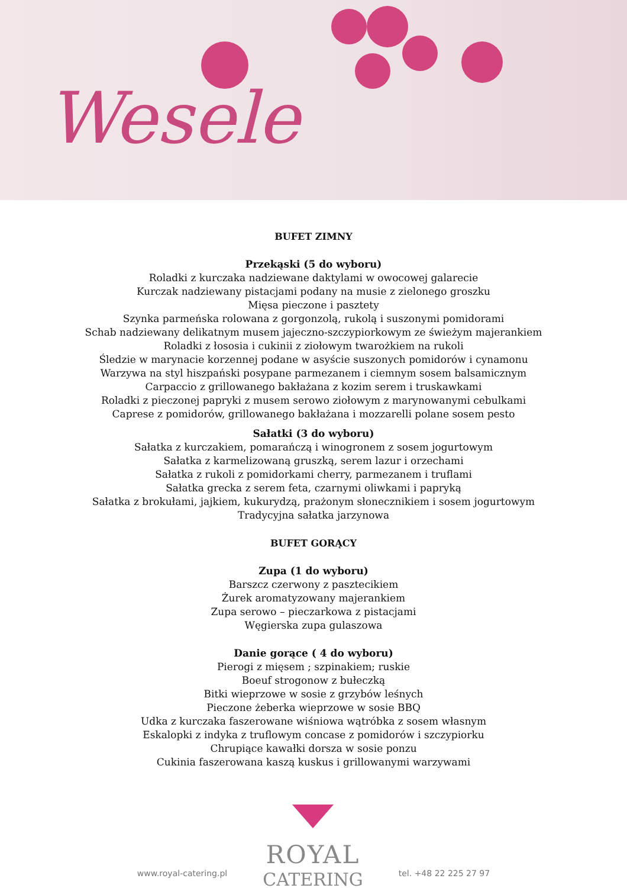Wesele
BUFET ZIMNY
Przekąski (5 do wyboru)
Roladki z kurczaka nadziewane daktylami w owocowej galarecie
Kurczak nadziewany pistacjami podany na musie z zielonego groszku
Mięsa pieczone i pasztety
Szynka parmeńska rolowana z gorgonzolą, rukolą i suszonymi pomidorami
Schab nadziewany delikatnym musem jajeczno-szczypiorkowym ze świeżym majerankiem
Roladki z łososia i cukinii z ziołowym twarożkiem na rukoli
Śledzie w marynacie korzennej podane w asyście suszonych pomidorów i cynamonu
Warzywa na styl hiszpański posypane parmezanem i ciemnym sosem balsamicznym
Carpaccio z grillowanego bakłażana z kozim serem i truskawkami
Roladki z pieczonej papryki z musem serowo ziołowym z marynowanymi cebulkami
Caprese z pomidorów, grillowanego bakłażana i mozzarelli polane sosem pesto
Sałatki (3 do wyboru)
Sałatka z kurczakiem, pomarańczą i winogronem z sosem jogurtowym
Sałatka z karmelizowaną gruszką, serem lazur i orzechami
Sałatka z rukoli z pomidorkami cherry, parmezanem i truflami
Sałatka grecka z serem feta, czarnymi oliwkami i papryką
Sałatka z brokułami, jajkiem, kukurydzą, prażonym słonecznikiem i sosem jogurtowym
Tradycyjna sałatka jarzynowa
BUFET GORĄCY
Zupa (1 do wyboru)
Barszcz czerwony z pasztecikiem
Żurek aromatyzowany majerankiem
Zupa serowo – pieczarkowa z pistacjami
Węgierska zupa gulaszowa
Danie gorące ( 4 do wyboru)
Pierogi z mięsem ; szpinakiem; ruskie
Boeuf strogonow z bułeczką
Bitki wieprzowe w sosie z grzybów leśnych
Pieczone żeberka wieprzowe w sosie BBQ
Udka z kurczaka faszerowane wiśniowa wątróbka z sosem własnym
Eskalopki z indyka z truflowym concase z pomidorów i szczypiorku
Chrupiące kawałki dorsza w sosie ponzu
Cukinia faszerowana kaszą kuskus i grillowanymi warzywami
www.royal-catering.pl
ROYAL
CATERING
tel. +48 22 225 27 97